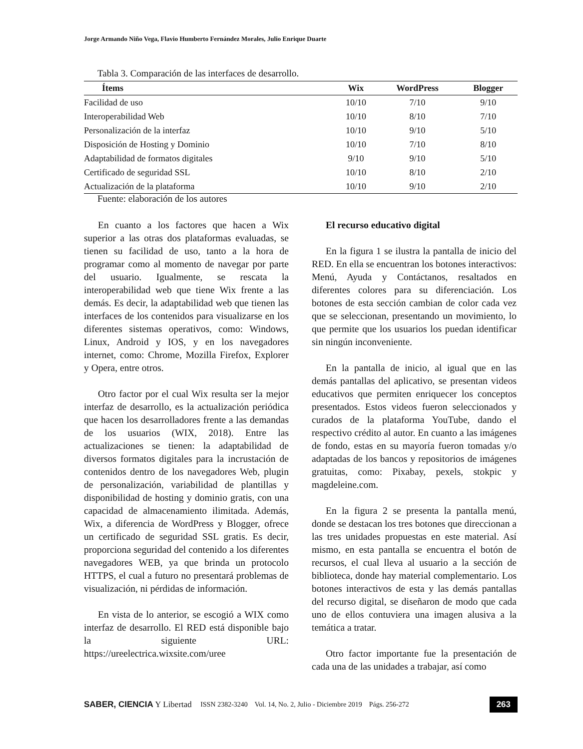Jorge Armando Niño Vega, Flavio Humberto Fernández Morales, Julio Enrique Duarte
Tabla 3. Comparación de las interfaces de desarrollo.
| Ítems | Wix | WordPress | Blogger |
| --- | --- | --- | --- |
| Facilidad de uso | 10/10 | 7/10 | 9/10 |
| Interoperabilidad Web | 10/10 | 8/10 | 7/10 |
| Personalización de la interfaz | 10/10 | 9/10 | 5/10 |
| Disposición de Hosting y Dominio | 10/10 | 7/10 | 8/10 |
| Adaptabilidad de formatos digitales | 9/10 | 9/10 | 5/10 |
| Certificado de seguridad SSL | 10/10 | 8/10 | 2/10 |
| Actualización de la plataforma | 10/10 | 9/10 | 2/10 |
Fuente: elaboración de los autores
En cuanto a los factores que hacen a Wix superior a las otras dos plataformas evaluadas, se tienen su facilidad de uso, tanto a la hora de programar como al momento de navegar por parte del usuario. Igualmente, se rescata la interoperabilidad web que tiene Wix frente a las demás. Es decir, la adaptabilidad web que tienen las interfaces de los contenidos para visualizarse en los diferentes sistemas operativos, como: Windows, Linux, Android y IOS, y en los navegadores internet, como: Chrome, Mozilla Firefox, Explorer y Opera, entre otros.
Otro factor por el cual Wix resulta ser la mejor interfaz de desarrollo, es la actualización periódica que hacen los desarrolladores frente a las demandas de los usuarios (WIX, 2018). Entre las actualizaciones se tienen: la adaptabilidad de diversos formatos digitales para la incrustación de contenidos dentro de los navegadores Web, plugin de personalización, variabilidad de plantillas y disponibilidad de hosting y dominio gratis, con una capacidad de almacenamiento ilimitada. Además, Wix, a diferencia de WordPress y Blogger, ofrece un certificado de seguridad SSL gratis. Es decir, proporciona seguridad del contenido a los diferentes navegadores WEB, ya que brinda un protocolo HTTPS, el cual a futuro no presentará problemas de visualización, ni pérdidas de información.
En vista de lo anterior, se escogió a WIX como interfaz de desarrollo. El RED está disponible bajo la siguiente URL: https://ureelectrica.wixsite.com/uree
El recurso educativo digital
En la figura 1 se ilustra la pantalla de inicio del RED. En ella se encuentran los botones interactivos: Menú, Ayuda y Contáctanos, resaltados en diferentes colores para su diferenciación. Los botones de esta sección cambian de color cada vez que se seleccionan, presentando un movimiento, lo que permite que los usuarios los puedan identificar sin ningún inconveniente.
En la pantalla de inicio, al igual que en las demás pantallas del aplicativo, se presentan videos educativos que permiten enriquecer los conceptos presentados. Estos videos fueron seleccionados y curados de la plataforma YouTube, dando el respectivo crédito al autor. En cuanto a las imágenes de fondo, estas en su mayoría fueron tomadas y/o adaptadas de los bancos y repositorios de imágenes gratuitas, como: Pixabay, pexels, stokpic y magdeleine.com.
En la figura 2 se presenta la pantalla menú, donde se destacan los tres botones que direccionan a las tres unidades propuestas en este material. Así mismo, en esta pantalla se encuentra el botón de recursos, el cual lleva al usuario a la sección de biblioteca, donde hay material complementario. Los botones interactivos de esta y las demás pantallas del recurso digital, se diseñaron de modo que cada uno de ellos contuviera una imagen alusiva a la temática a tratar.
Otro factor importante fue la presentación de cada una de las unidades a trabajar, así como
SABER, CIENCIA Y Libertad ISSN 2382-3240 Vol. 14, No. 2, Julio - Diciembre 2019 Págs. 256-272 263